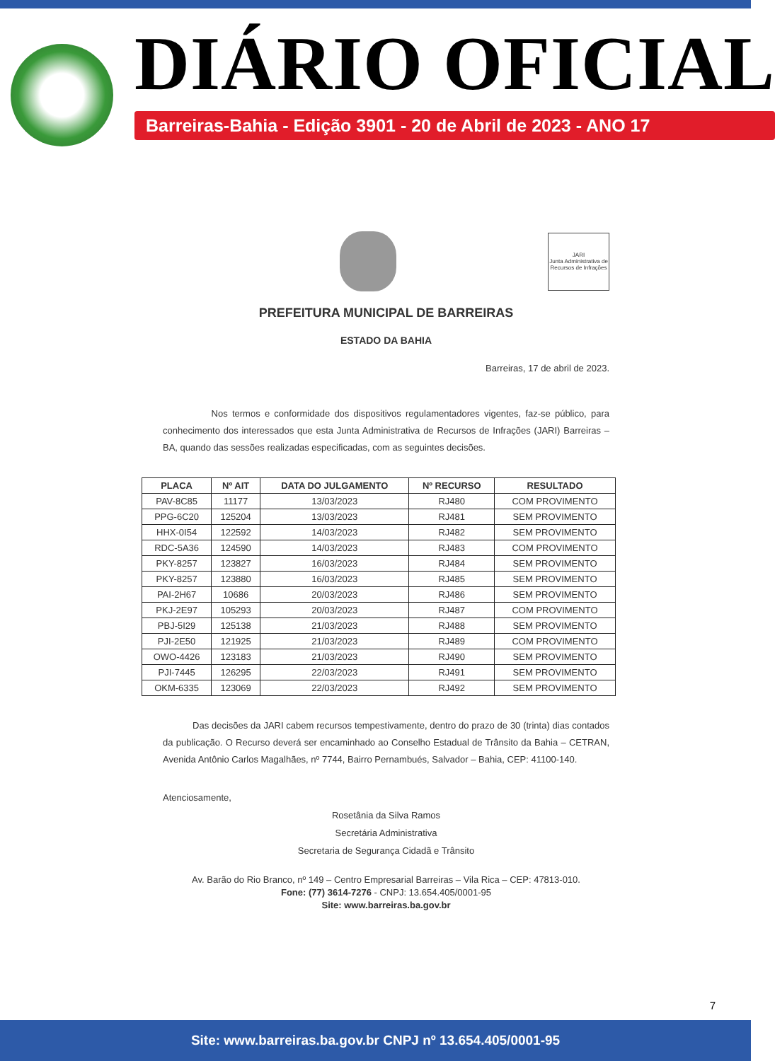DIÁRIO OFICIAL
Barreiras-Bahia - Edição 3901 - 20 de Abril de 2023 - ANO 17
JARI
Junta Administrativa de Recursos de Infrações
PREFEITURA MUNICIPAL DE BARREIRAS
ESTADO DA BAHIA
Barreiras, 17 de abril de 2023.
Nos termos e conformidade dos dispositivos regulamentadores vigentes, faz-se público, para conhecimento dos interessados que esta Junta Administrativa de Recursos de Infrações (JARI) Barreiras – BA, quando das sessões realizadas especificadas, com as seguintes decisões.
| PLACA | Nº AIT | DATA DO JULGAMENTO | Nº RECURSO | RESULTADO |
| --- | --- | --- | --- | --- |
| PAV-8C85 | 11177 | 13/03/2023 | RJ480 | COM PROVIMENTO |
| PPG-6C20 | 125204 | 13/03/2023 | RJ481 | SEM PROVIMENTO |
| HHX-0I54 | 122592 | 14/03/2023 | RJ482 | SEM PROVIMENTO |
| RDC-5A36 | 124590 | 14/03/2023 | RJ483 | COM PROVIMENTO |
| PKY-8257 | 123827 | 16/03/2023 | RJ484 | SEM PROVIMENTO |
| PKY-8257 | 123880 | 16/03/2023 | RJ485 | SEM PROVIMENTO |
| PAI-2H67 | 10686 | 20/03/2023 | RJ486 | SEM PROVIMENTO |
| PKJ-2E97 | 105293 | 20/03/2023 | RJ487 | COM PROVIMENTO |
| PBJ-5I29 | 125138 | 21/03/2023 | RJ488 | SEM PROVIMENTO |
| PJI-2E50 | 121925 | 21/03/2023 | RJ489 | COM PROVIMENTO |
| OWO-4426 | 123183 | 21/03/2023 | RJ490 | SEM PROVIMENTO |
| PJI-7445 | 126295 | 22/03/2023 | RJ491 | SEM PROVIMENTO |
| OKM-6335 | 123069 | 22/03/2023 | RJ492 | SEM PROVIMENTO |
Das decisões da JARI cabem recursos tempestivamente, dentro do prazo de 30 (trinta) dias contados da publicação. O Recurso deverá ser encaminhado ao Conselho Estadual de Trânsito da Bahia – CETRAN, Avenida Antônio Carlos Magalhães, nº 7744, Bairro Pernambués, Salvador – Bahia, CEP: 41100-140.
Atenciosamente,
Rosetânia da Silva Ramos
Secretária Administrativa
Secretaria de Segurança Cidadã e Trânsito
Av. Barão do Rio Branco, nº 149 – Centro Empresarial Barreiras – Vila Rica – CEP: 47813-010.
Fone: (77) 3614-7276 - CNPJ: 13.654.405/0001-95
Site: www.barreiras.ba.gov.br
7
Site: www.barreiras.ba.gov.br CNPJ nº 13.654.405/0001-95